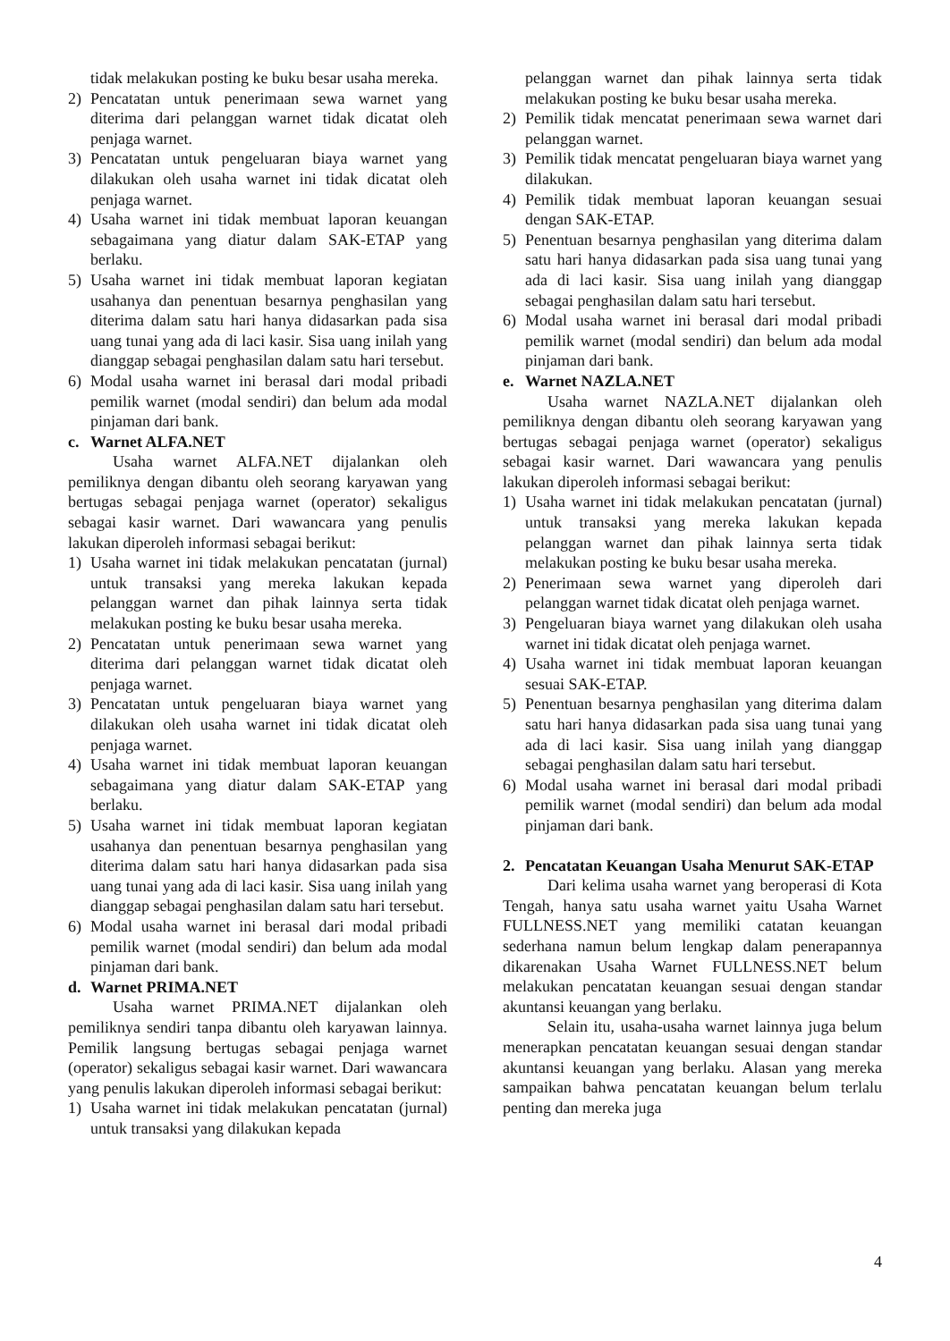tidak melakukan posting ke buku besar usaha mereka.
2) Pencatatan untuk penerimaan sewa warnet yang diterima dari pelanggan warnet tidak dicatat oleh penjaga warnet.
3) Pencatatan untuk pengeluaran biaya warnet yang dilakukan oleh usaha warnet ini tidak dicatat oleh penjaga warnet.
4) Usaha warnet ini tidak membuat laporan keuangan sebagaimana yang diatur dalam SAK-ETAP yang berlaku.
5) Usaha warnet ini tidak membuat laporan kegiatan usahanya dan penentuan besarnya penghasilan yang diterima dalam satu hari hanya didasarkan pada sisa uang tunai yang ada di laci kasir. Sisa uang inilah yang dianggap sebagai penghasilan dalam satu hari tersebut.
6) Modal usaha warnet ini berasal dari modal pribadi pemilik warnet (modal sendiri) dan belum ada modal pinjaman dari bank.
c. Warnet ALFA.NET
Usaha warnet ALFA.NET dijalankan oleh pemiliknya dengan dibantu oleh seorang karyawan yang bertugas sebagai penjaga warnet (operator) sekaligus sebagai kasir warnet. Dari wawancara yang penulis lakukan diperoleh informasi sebagai berikut:
1) Usaha warnet ini tidak melakukan pencatatan (jurnal) untuk transaksi yang mereka lakukan kepada pelanggan warnet dan pihak lainnya serta tidak melakukan posting ke buku besar usaha mereka.
2) Pencatatan untuk penerimaan sewa warnet yang diterima dari pelanggan warnet tidak dicatat oleh penjaga warnet.
3) Pencatatan untuk pengeluaran biaya warnet yang dilakukan oleh usaha warnet ini tidak dicatat oleh penjaga warnet.
4) Usaha warnet ini tidak membuat laporan keuangan sebagaimana yang diatur dalam SAK-ETAP yang berlaku.
5) Usaha warnet ini tidak membuat laporan kegiatan usahanya dan penentuan besarnya penghasilan yang diterima dalam satu hari hanya didasarkan pada sisa uang tunai yang ada di laci kasir. Sisa uang inilah yang dianggap sebagai penghasilan dalam satu hari tersebut.
6) Modal usaha warnet ini berasal dari modal pribadi pemilik warnet (modal sendiri) dan belum ada modal pinjaman dari bank.
d. Warnet PRIMA.NET
Usaha warnet PRIMA.NET dijalankan oleh pemiliknya sendiri tanpa dibantu oleh karyawan lainnya. Pemilik langsung bertugas sebagai penjaga warnet (operator) sekaligus sebagai kasir warnet. Dari wawancara yang penulis lakukan diperoleh informasi sebagai berikut:
1) Usaha warnet ini tidak melakukan pencatatan (jurnal) untuk transaksi yang dilakukan kepada
pelanggan warnet dan pihak lainnya serta tidak melakukan posting ke buku besar usaha mereka.
2) Pemilik tidak mencatat penerimaan sewa warnet dari pelanggan warnet.
3) Pemilik tidak mencatat pengeluaran biaya warnet yang dilakukan.
4) Pemilik tidak membuat laporan keuangan sesuai dengan SAK-ETAP.
5) Penentuan besarnya penghasilan yang diterima dalam satu hari hanya didasarkan pada sisa uang tunai yang ada di laci kasir. Sisa uang inilah yang dianggap sebagai penghasilan dalam satu hari tersebut.
6) Modal usaha warnet ini berasal dari modal pribadi pemilik warnet (modal sendiri) dan belum ada modal pinjaman dari bank.
e. Warnet NAZLA.NET
Usaha warnet NAZLA.NET dijalankan oleh pemiliknya dengan dibantu oleh seorang karyawan yang bertugas sebagai penjaga warnet (operator) sekaligus sebagai kasir warnet. Dari wawancara yang penulis lakukan diperoleh informasi sebagai berikut:
1) Usaha warnet ini tidak melakukan pencatatan (jurnal) untuk transaksi yang mereka lakukan kepada pelanggan warnet dan pihak lainnya serta tidak melakukan posting ke buku besar usaha mereka.
2) Penerimaan sewa warnet yang diperoleh dari pelanggan warnet tidak dicatat oleh penjaga warnet.
3) Pengeluaran biaya warnet yang dilakukan oleh usaha warnet ini tidak dicatat oleh penjaga warnet.
4) Usaha warnet ini tidak membuat laporan keuangan sesuai SAK-ETAP.
5) Penentuan besarnya penghasilan yang diterima dalam satu hari hanya didasarkan pada sisa uang tunai yang ada di laci kasir. Sisa uang inilah yang dianggap sebagai penghasilan dalam satu hari tersebut.
6) Modal usaha warnet ini berasal dari modal pribadi pemilik warnet (modal sendiri) dan belum ada modal pinjaman dari bank.
2. Pencatatan Keuangan Usaha Menurut SAK-ETAP
Dari kelima usaha warnet yang beroperasi di Kota Tengah, hanya satu usaha warnet yaitu Usaha Warnet FULLNESS.NET yang memiliki catatan keuangan sederhana namun belum lengkap dalam penerapannya dikarenakan Usaha Warnet FULLNESS.NET belum melakukan pencatatan keuangan sesuai dengan standar akuntansi keuangan yang berlaku.
Selain itu, usaha-usaha warnet lainnya juga belum menerapkan pencatatan keuangan sesuai dengan standar akuntansi keuangan yang berlaku. Alasan yang mereka sampaikan bahwa pencatatan keuangan belum terlalu penting dan mereka juga
4